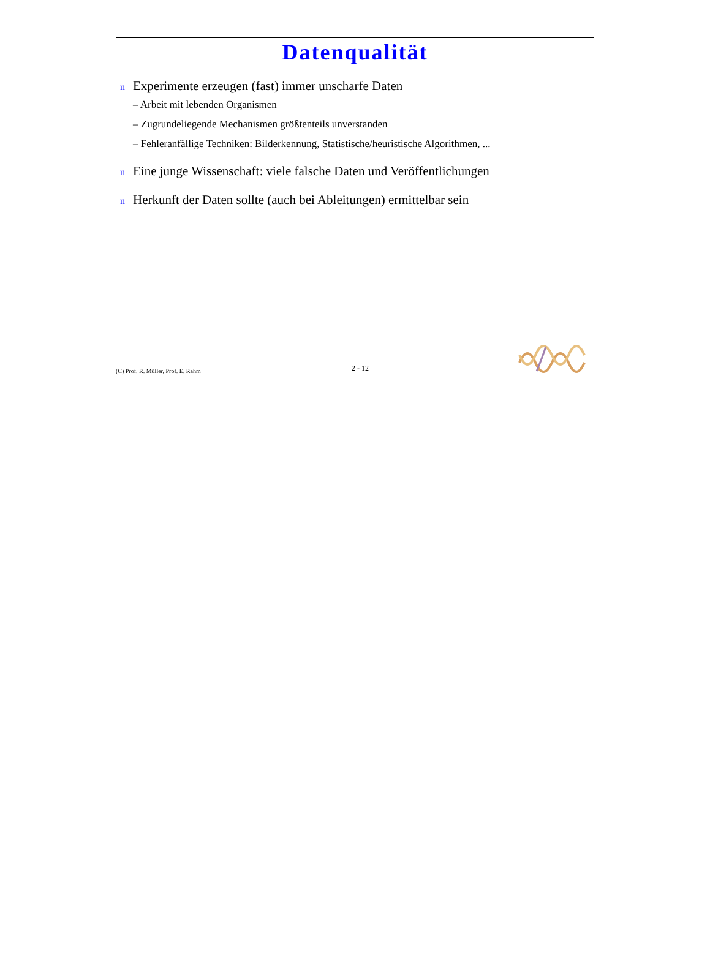Datenqualität
n Experimente erzeugen (fast) immer unscharfe Daten
– Arbeit mit lebenden Organismen
– Zugrundeliegende Mechanismen größtenteils unverstanden
– Fehleranfällige Techniken: Bilderkennung, Statistische/heuristische Algorithmen, ...
n Eine junge Wissenschaft: viele falsche Daten und Veröffentlichungen
n Herkunft der Daten sollte (auch bei Ableitungen) ermittelbar sein
(C) Prof. R. Müller, Prof. E. Rahm 2 - 12